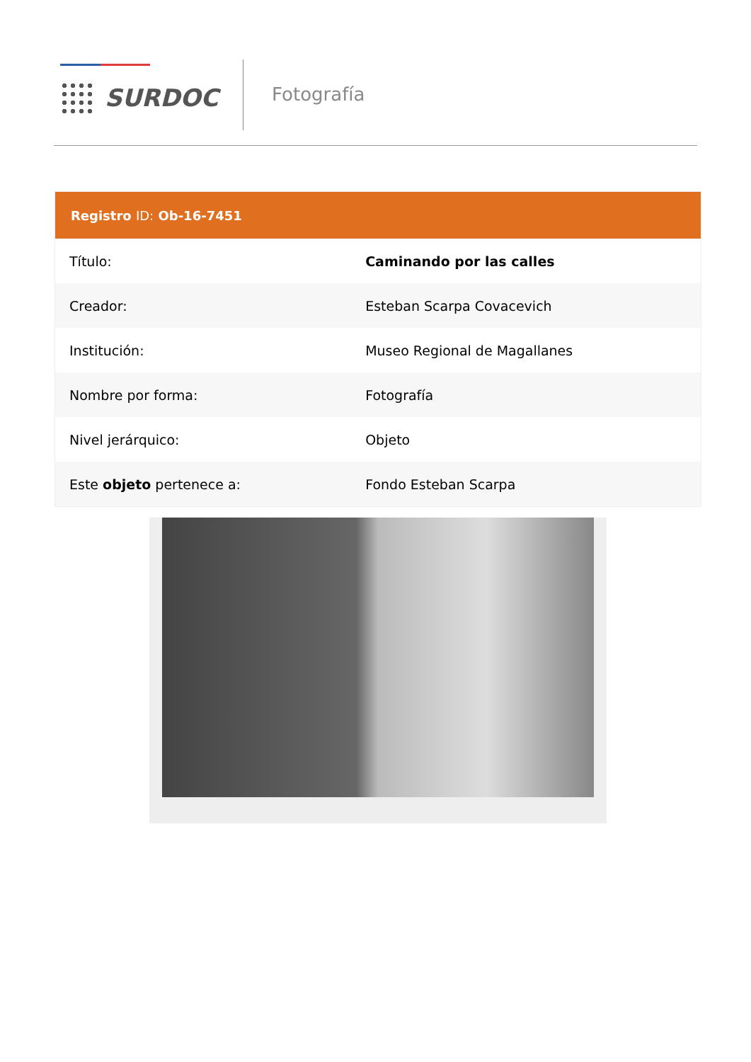SURDOC Fotografía
| Registro ID: Ob-16-7451 | |
| --- | --- |
| Título: | Caminando por las calles |
| Creador: | Esteban Scarpa Covacevich |
| Institución: | Museo Regional de Magallanes |
| Nombre por forma: | Fotografía |
| Nivel jerárquico: | Objeto |
| Este objeto pertenece a: | Fondo Esteban Scarpa |